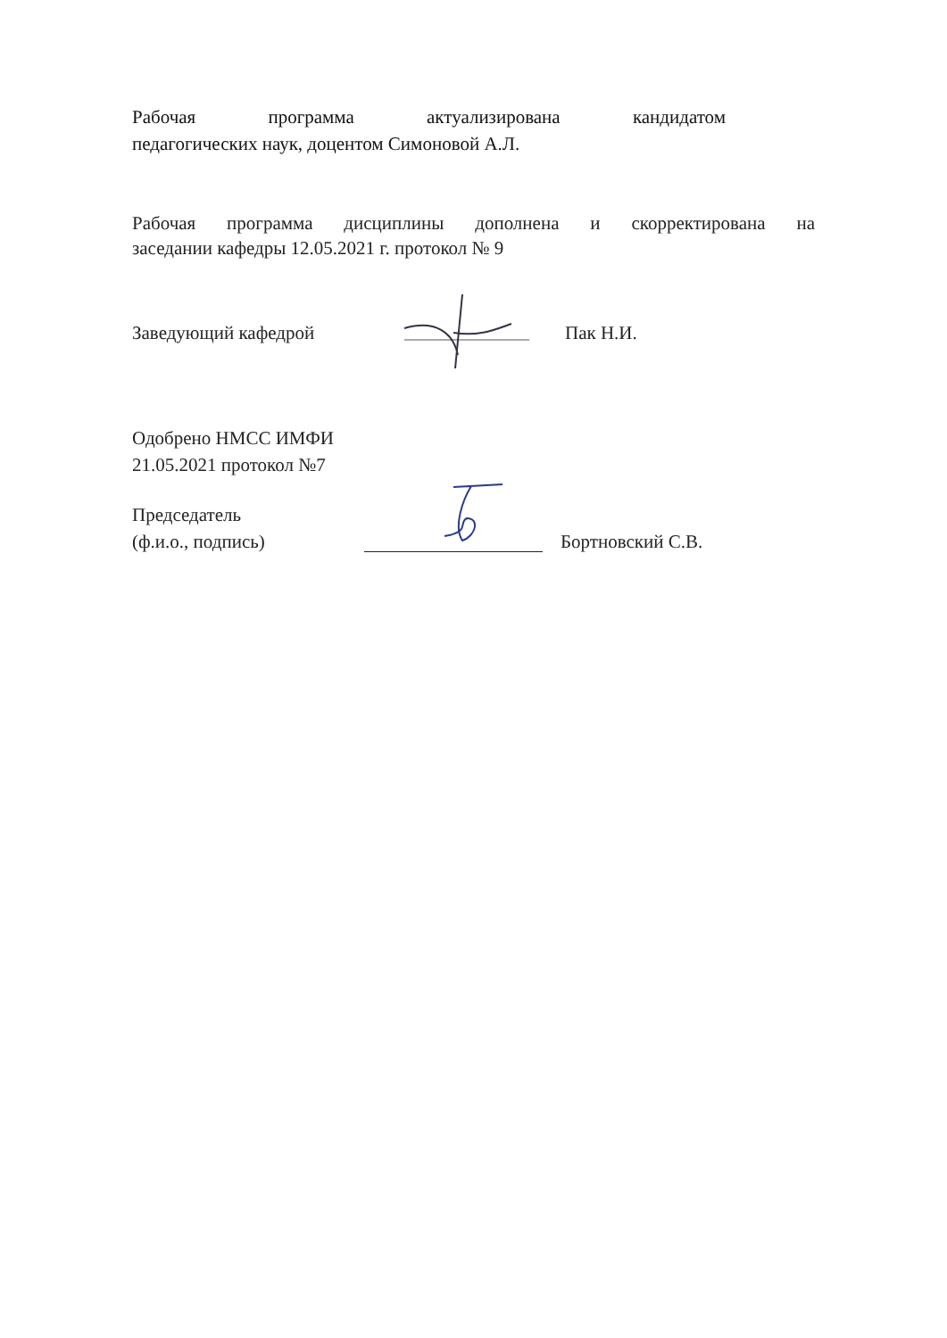Рабочая программа актуализирована кандидатом
педагогических наук, доцентом Симоновой А.Л.
Рабочая программа дисциплины дополнена и скорректирована на
заседании кафедры 12.05.2021 г. протокол № 9
Заведующий кафедрой Пак Н.И.
Одобрено НМСС ИМФИ
21.05.2021 протокол №7
Председатель
(ф.и.о., подпись) Бортновский С.В.